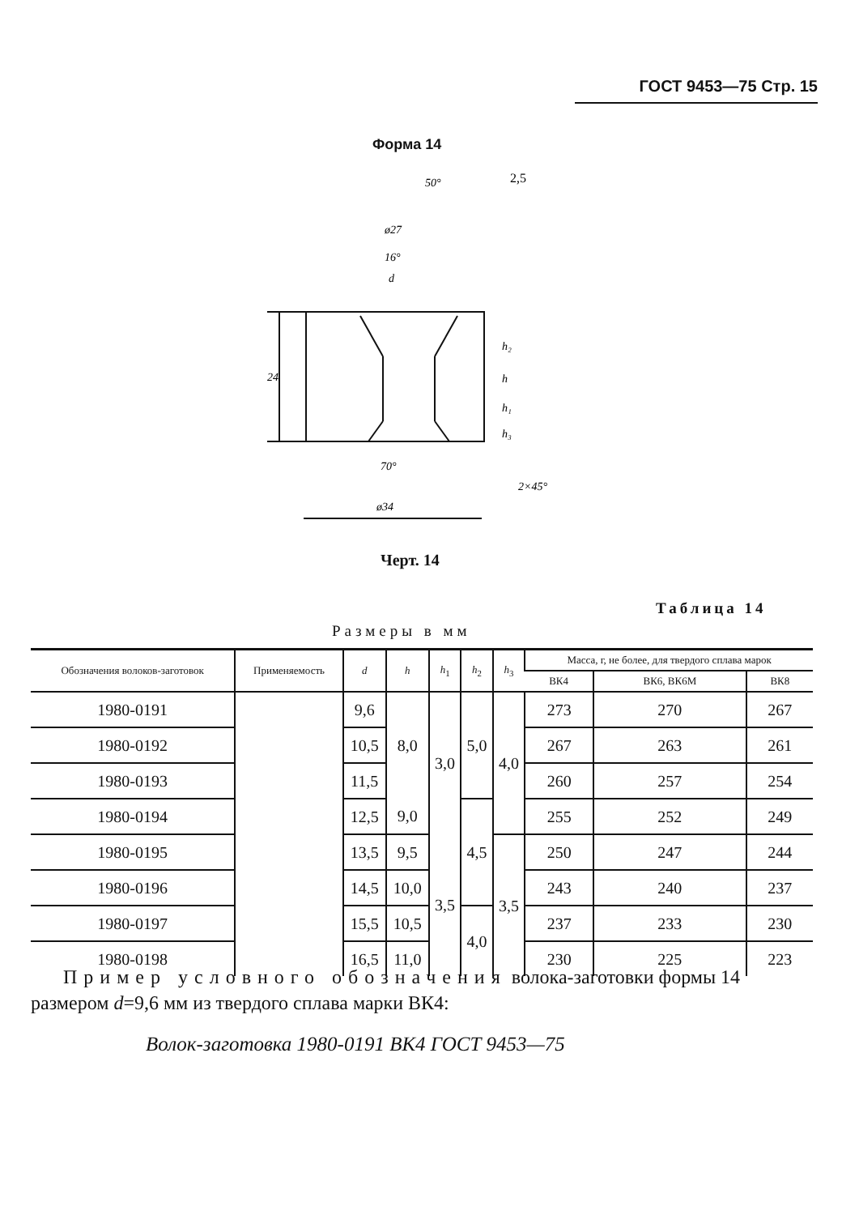ГОСТ 9453—75 Стр. 15
Форма 14
50°
ø27
16°
d
24
h₂
h
h₁
h₃
70°
2×45°
ø34
2,5
Черт. 14
Таблица 14
Размеры в мм
| Обозначения волоков-заготовок | Применяемость | d | h | h<sub>1</sub> | h<sub>2</sub> | h<sub>3</sub> | Масса, г, не более, для твердого сплава марок | | |
| --- | --- | --- | --- | --- | --- | --- | --- | --- | --- |
| | | | | | | | ВК4 | ВК6, ВК6М | ВК8 |
| 1980-0191 | | 9,6 | 8,0 | 3,0 | 5,0 | 4,0 | 273 | 270 | 267 |
| 1980-0192 | | 10,5 | | | | | 267 | 263 | 261 |
| 1980-0193 | | 11,5 | | | | | 260 | 257 | 254 |
| 1980-0194 | | 12,5 | 9,0 | | 4,5 | | 255 | 252 | 249 |
| 1980-0195 | | 13,5 | 9,5 | 3,5 | | 3,5 | 250 | 247 | 244 |
| 1980-0196 | | 14,5 | 10,0 | | | | 243 | 240 | 237 |
| 1980-0197 | | 15,5 | 10,5 | | 4,0 | | 237 | 233 | 230 |
| 1980-0198 | | 16,5 | 11,0 | | | | 230 | 225 | 223 |
Пример условного обозначения волока-заготовки формы 14 размером d=9,6 мм из твердого сплава марки ВК4:
Волок-заготовка 1980-0191 ВК4 ГОСТ 9453—75